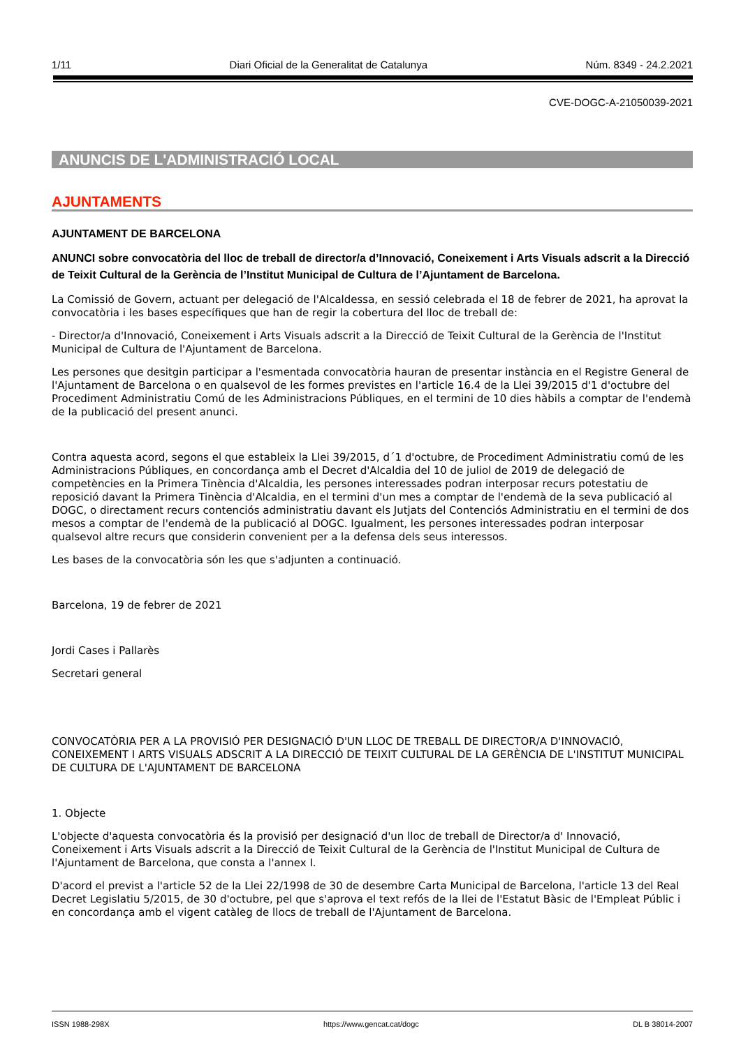1/11 Diari Oficial de la Generalitat de Catalunya Núm. 8349 - 24.2.2021
CVE-DOGC-A-21050039-2021
ANUNCIS DE L'ADMINISTRACIÓ LOCAL
AJUNTAMENTS
AJUNTAMENT DE BARCELONA
ANUNCI sobre convocatòria del lloc de treball de director/a d’Innovació, Coneixement i Arts Visuals adscrit a la Direcció de Teixit Cultural de la Gerència de l’Institut Municipal de Cultura de l’Ajuntament de Barcelona.
La Comissió de Govern, actuant per delegació de l'Alcaldessa, en sessió celebrada el 18 de febrer de 2021, ha aprovat la convocatòria i les bases específiques que han de regir la cobertura del lloc de treball de:
- Director/a d'Innovació, Coneixement i Arts Visuals adscrit a la Direcció de Teixit Cultural de la Gerència de l'Institut Municipal de Cultura de l'Ajuntament de Barcelona.
Les persones que desitgin participar a l'esmentada convocatòria hauran de presentar instància en el Registre General de l'Ajuntament de Barcelona o en qualsevol de les formes previstes en l'article 16.4 de la Llei 39/2015 d'1 d'octubre del Procediment Administratiu Comú de les Administracions Públiques, en el termini de 10 dies hàbils a comptar de l'endemà de la publicació del present anunci.
Contra aquesta acord, segons el que estableix la Llei 39/2015, d´1 d'octubre, de Procediment Administratiu comú de les Administracions Públiques, en concordança amb el Decret d'Alcaldia del 10 de juliol de 2019 de delegació de competències en la Primera Tinència d'Alcaldia, les persones interessades podran interposar recurs potestatiu de reposició davant la Primera Tinència d'Alcaldia, en el termini d'un mes a comptar de l'endemà de la seva publicació al DOGC, o directament recurs contenciós administratiu davant els Jutjats del Contenciós Administratiu en el termini de dos mesos a comptar de l'endemà de la publicació al DOGC. Igualment, les persones interessades podran interposar qualsevol altre recurs que considerin convenient per a la defensa dels seus interessos.
Les bases de la convocatòria són les que s'adjunten a continuació.
Barcelona, 19 de febrer de 2021
Jordi Cases i Pallarès
Secretari general
CONVOCATÒRIA PER A LA PROVISIÓ PER DESIGNACIÓ D'UN LLOC DE TREBALL DE DIRECTOR/A D'INNOVACIÓ, CONEIXEMENT I ARTS VISUALS ADSCRIT A LA DIRECCIÓ DE TEIXIT CULTURAL DE LA GERÈNCIA DE L'INSTITUT MUNICIPAL DE CULTURA DE L'AJUNTAMENT DE BARCELONA
1. Objecte
L'objecte d'aquesta convocatòria és la provisió per designació d'un lloc de treball de Director/a d' Innovació, Coneixement i Arts Visuals adscrit a la Direcció de Teixit Cultural de la Gerència de l'Institut Municipal de Cultura de l'Ajuntament de Barcelona, que consta a l'annex I.
D'acord el previst a l'article 52 de la Llei 22/1998 de 30 de desembre Carta Municipal de Barcelona, l'article 13 del Real Decret Legislatiu 5/2015, de 30 d'octubre, pel que s'aprova el text refós de la llei de l'Estatut Bàsic de l'Empleat Públic i en concordança amb el vigent catàleg de llocs de treball de l'Ajuntament de Barcelona.
ISSN 1988-298X https://www.gencat.cat/dogc DL B 38014-2007